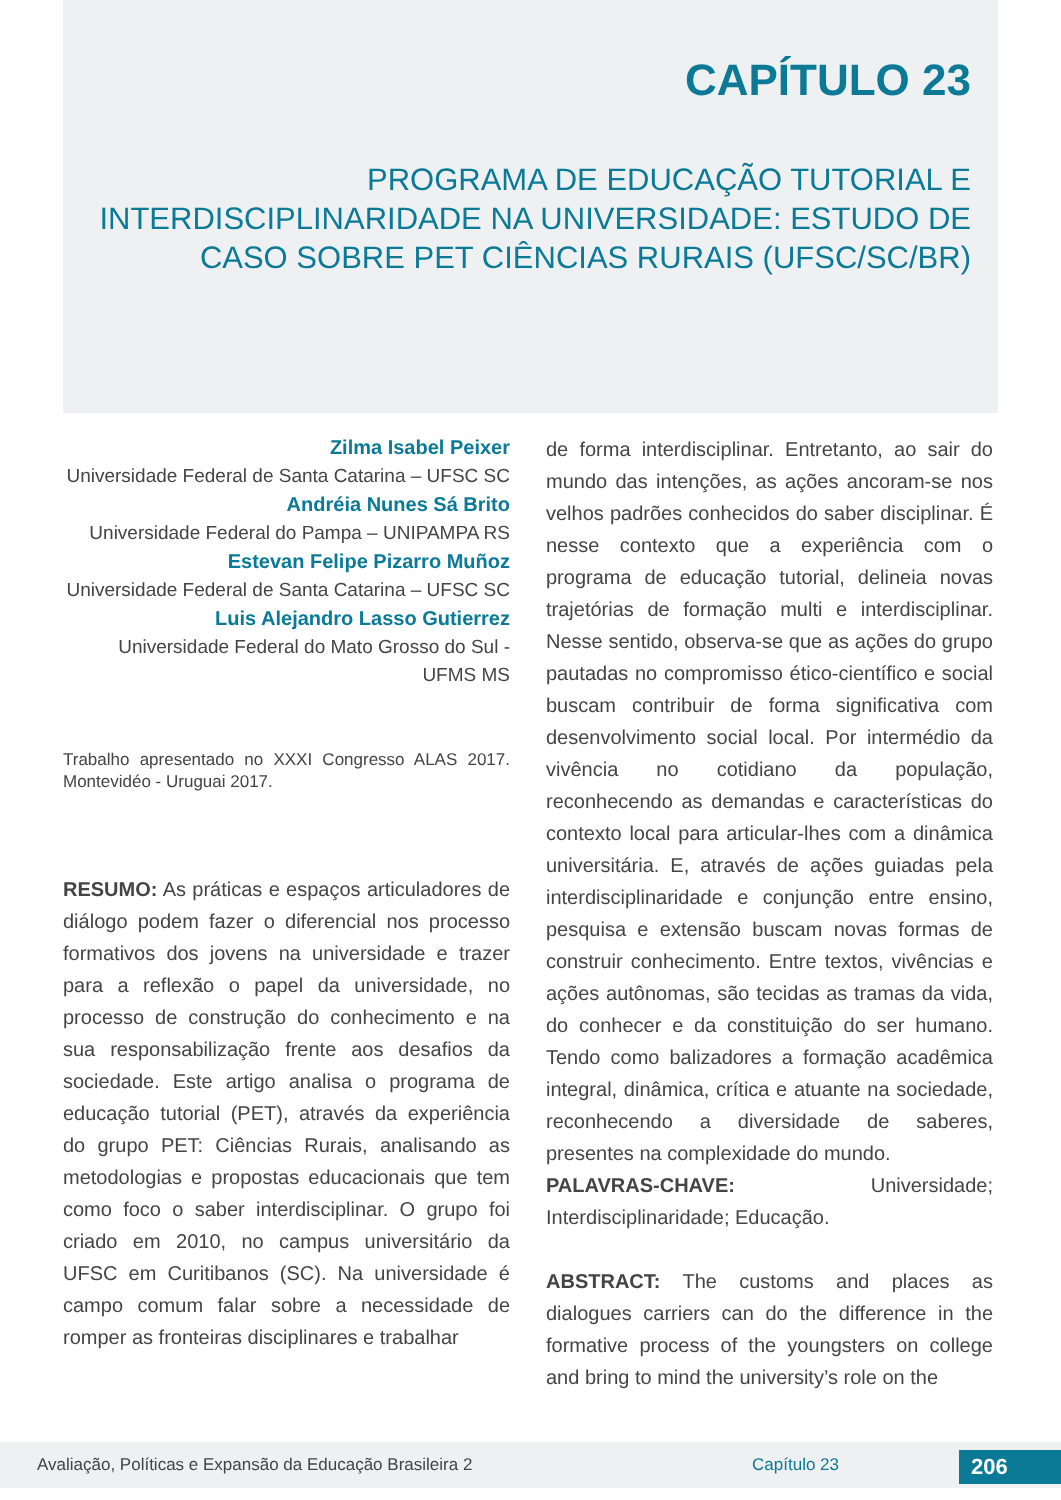CAPÍTULO 23
PROGRAMA DE EDUCAÇÃO TUTORIAL E INTERDISCIPLINARIDADE NA UNIVERSIDADE: ESTUDO DE CASO SOBRE PET CIÊNCIAS RURAIS (UFSC/SC/BR)
Zilma Isabel Peixer
Universidade Federal de Santa Catarina – UFSC SC
Andréia Nunes Sá Brito
Universidade Federal do Pampa – UNIPAMPA RS
Estevan Felipe Pizarro Muñoz
Universidade Federal de Santa Catarina – UFSC SC
Luis Alejandro Lasso Gutierrez
Universidade Federal do Mato Grosso do Sul - UFMS MS
Trabalho apresentado no XXXI Congresso ALAS 2017. Montevidéo - Uruguai 2017.
RESUMO: As práticas e espaços articuladores de diálogo podem fazer o diferencial nos processo formativos dos jovens na universidade e trazer para a reflexão o papel da universidade, no processo de construção do conhecimento e na sua responsabilização frente aos desafios da sociedade. Este artigo analisa o programa de educação tutorial (PET), através da experiência do grupo PET: Ciências Rurais, analisando as metodologias e propostas educacionais que tem como foco o saber interdisciplinar. O grupo foi criado em 2010, no campus universitário da UFSC em Curitibanos (SC). Na universidade é campo comum falar sobre a necessidade de romper as fronteiras disciplinares e trabalhar
de forma interdisciplinar. Entretanto, ao sair do mundo das intenções, as ações ancoram-se nos velhos padrões conhecidos do saber disciplinar. É nesse contexto que a experiência com o programa de educação tutorial, delineia novas trajetórias de formação multi e interdisciplinar. Nesse sentido, observa-se que as ações do grupo pautadas no compromisso ético-científico e social buscam contribuir de forma significativa com desenvolvimento social local. Por intermédio da vivência no cotidiano da população, reconhecendo as demandas e características do contexto local para articular-lhes com a dinâmica universitária. E, através de ações guiadas pela interdisciplinaridade e conjunção entre ensino, pesquisa e extensão buscam novas formas de construir conhecimento. Entre textos, vivências e ações autônomas, são tecidas as tramas da vida, do conhecer e da constituição do ser humano. Tendo como balizadores a formação acadêmica integral, dinâmica, crítica e atuante na sociedade, reconhecendo a diversidade de saberes, presentes na complexidade do mundo.
PALAVRAS-CHAVE: Universidade; Interdisciplinaridade; Educação.
ABSTRACT: The customs and places as dialogues carriers can do the difference in the formative process of the youngsters on college and bring to mind the university’s role on the
Avaliação, Políticas e Expansão da Educação Brasileira 2 Capítulo 23 206